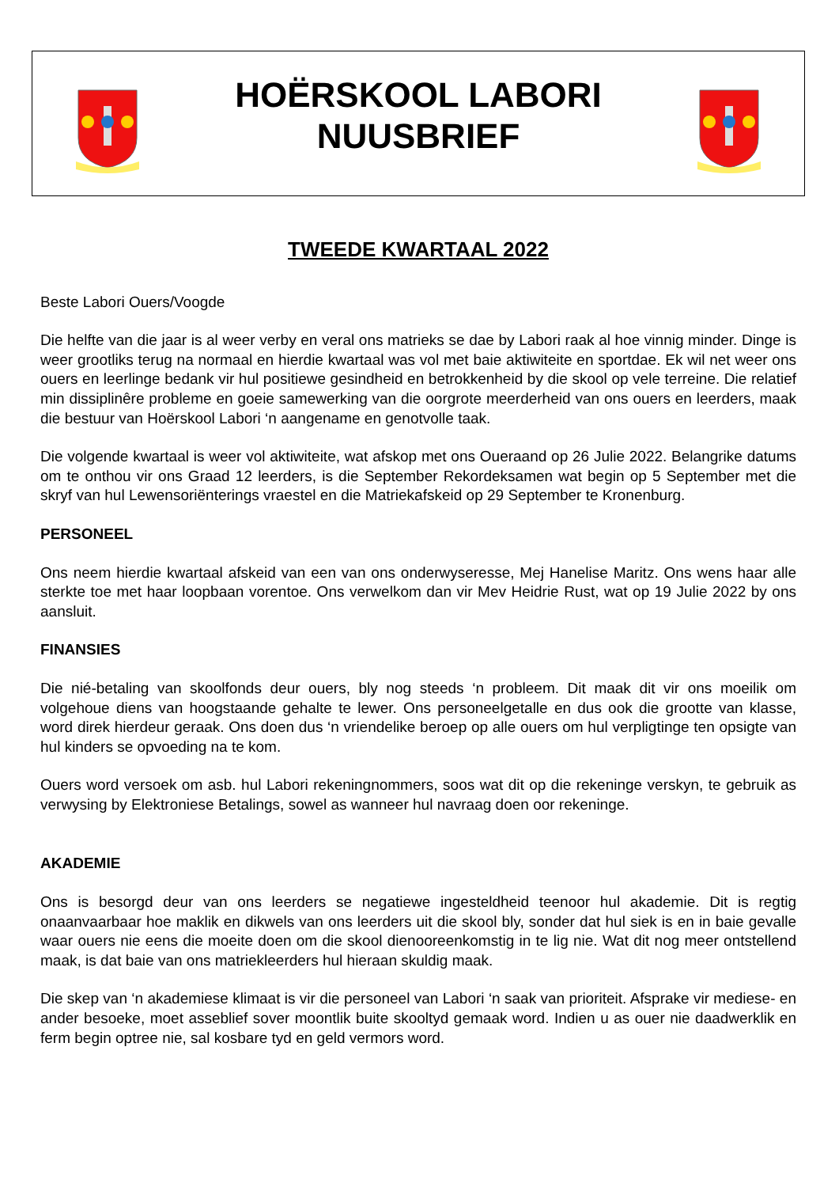HOËRSKOOL LABORI
NUUSBRIEF
TWEEDE KWARTAAL 2022
Beste Labori Ouers/Voogde
Die helfte van die jaar is al weer verby en veral ons matrieks se dae by Labori raak al hoe vinnig minder. Dinge is weer grootliks terug na normaal en hierdie kwartaal was vol met baie aktiwiteite en sportdae. Ek wil net weer ons ouers en leerlinge bedank vir hul positiewe gesindheid en betrokkenheid by die skool op vele terreine. Die relatief min dissiplinêre probleme en goeie samewerking van die oorgrote meerderheid van ons ouers en leerders, maak die bestuur van Hoërskool Labori ‘n aangename en genotvolle taak.
Die volgende kwartaal is weer vol aktiwiteite, wat afskop met ons Oueraand op 26 Julie 2022. Belangrike datums om te onthou vir ons Graad 12 leerders, is die September Rekordeksamen wat begin op 5 September met die skryf van hul Lewensoriënterings vraestel en die Matriekafskeid op 29 September te Kronenburg.
PERSONEEL
Ons neem hierdie kwartaal afskeid van een van ons onderwyseresse, Mej Hanelise Maritz. Ons wens haar alle sterkte toe met haar loopbaan vorentoe. Ons verwelkom dan vir Mev Heidrie Rust, wat op 19 Julie 2022 by ons aansluit.
FINANSIES
Die nié-betaling van skoolfonds deur ouers, bly nog steeds ‘n probleem. Dit maak dit vir ons moeilik om volgehoue diens van hoogstaande gehalte te lewer. Ons personeelgetalle en dus ook die grootte van klasse, word direk hierdeur geraak. Ons doen dus ‘n vriendelike beroep op alle ouers om hul verpligtinge ten opsigte van hul kinders se opvoeding na te kom.
Ouers word versoek om asb. hul Labori rekeningnommers, soos wat dit op die rekeninge verskyn, te gebruik as verwysing by Elektroniese Betalings, sowel as wanneer hul navraag doen oor rekeninge.
AKADEMIE
Ons is besorgd deur van ons leerders se negatiewe ingesteldheid teenoor hul akademie. Dit is regtig onaanvaarbaar hoe maklik en dikwels van ons leerders uit die skool bly, sonder dat hul siek is en in baie gevalle waar ouers nie eens die moeite doen om die skool dienooreenkomstig in te lig nie. Wat dit nog meer ontstellend maak, is dat baie van ons matriekleerders hul hieraan skuldig maak.
Die skep van ‘n akademiese klimaat is vir die personeel van Labori ‘n saak van prioriteit. Afsprake vir mediese- en ander besoeke, moet asseblief sover moontlik buite skooltyd gemaak word. Indien u as ouer nie daadwerklik en ferm begin optree nie, sal kosbare tyd en geld vermors word.